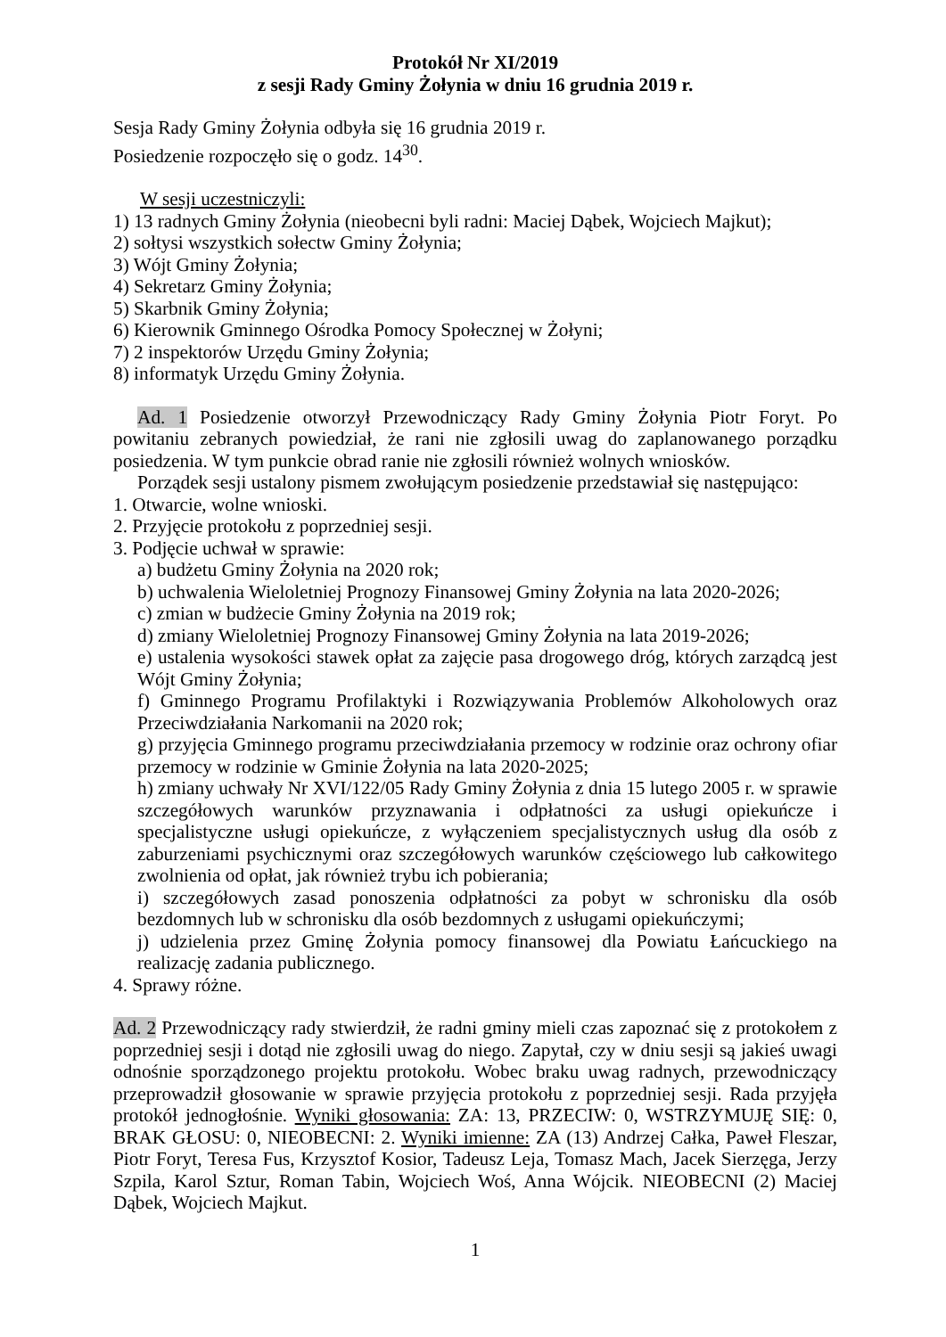Protokół Nr XI/2019
z sesji Rady Gminy Żołynia w dniu 16 grudnia 2019 r.
Sesja Rady Gminy Żołynia odbyła się 16 grudnia 2019 r.
Posiedzenie rozpoczęło się o godz. 14<sup>30</sup>.
W sesji uczestniczyli:
1) 13 radnych Gminy Żołynia (nieobecni byli radni: Maciej Dąbek, Wojciech Majkut);
2) sołtysi wszystkich sołectw Gminy Żołynia;
3) Wójt Gminy Żołynia;
4) Sekretarz Gminy Żołynia;
5) Skarbnik Gminy Żołynia;
6) Kierownik Gminnego Ośrodka Pomocy Społecznej w Żołyni;
7) 2 inspektorów Urzędu Gminy Żołynia;
8) informatyk Urzędu Gminy Żołynia.
Ad. 1 Posiedzenie otworzył Przewodniczący Rady Gminy Żołynia Piotr Foryt. Po powitaniu zebranych powiedział, że rani nie zgłosili uwag do zaplanowanego porządku posiedzenia. W tym punkcie obrad ranie nie zgłosili również wolnych wniosków.
Porządek sesji ustalony pismem zwołującym posiedzenie przedstawiał się następująco:
1. Otwarcie, wolne wnioski.
2. Przyjęcie protokołu z poprzedniej sesji.
3. Podjęcie uchwał w sprawie:
a) budżetu Gminy Żołynia na 2020 rok;
b) uchwalenia Wieloletniej Prognozy Finansowej Gminy Żołynia na lata 2020-2026;
c) zmian w budżecie Gminy Żołynia na 2019 rok;
d) zmiany Wieloletniej Prognozy Finansowej Gminy Żołynia na lata 2019-2026;
e) ustalenia wysokości stawek opłat za zajęcie pasa drogowego dróg, których zarządcą jest Wójt Gminy Żołynia;
f) Gminnego Programu Profilaktyki i Rozwiązywania Problemów Alkoholowych oraz Przeciwdziałania Narkomanii na 2020 rok;
g) przyjęcia Gminnego programu przeciwdziałania przemocy w rodzinie oraz ochrony ofiar przemocy w rodzinie w Gminie Żołynia na lata 2020-2025;
h) zmiany uchwały Nr XVI/122/05 Rady Gminy Żołynia z dnia 15 lutego 2005 r. w sprawie szczegółowych warunków przyznawania i odpłatności za usługi opiekuńcze i specjalistyczne usługi opiekuńcze, z wyłączeniem specjalistycznych usług dla osób z zaburzeniami psychicznymi oraz szczegółowych warunków częściowego lub całkowitego zwolnienia od opłat, jak również trybu ich pobierania;
i) szczegółowych zasad ponoszenia odpłatności za pobyt w schronisku dla osób bezdomnych lub w schronisku dla osób bezdomnych z usługami opiekuńczymi;
j) udzielenia przez Gminę Żołynia pomocy finansowej dla Powiatu Łańcuckiego na realizację zadania publicznego.
4. Sprawy różne.
Ad. 2 Przewodniczący rady stwierdził, że radni gminy mieli czas zapoznać się z protokołem z poprzedniej sesji i dotąd nie zgłosili uwag do niego. Zapytał, czy w dniu sesji są jakieś uwagi odnośnie sporządzonego projektu protokołu. Wobec braku uwag radnych, przewodniczący przeprowadził głosowanie w sprawie przyjęcia protokołu z poprzedniej sesji. Rada przyjęła protokół jednogłośnie. Wyniki głosowania: ZA: 13, PRZECIW: 0, WSTRZYMUJĘ SIĘ: 0, BRAK GŁOSU: 0, NIEOBECNI: 2. Wyniki imienne: ZA (13) Andrzej Całka, Paweł Fleszar, Piotr Foryt, Teresa Fus, Krzysztof Kosior, Tadeusz Leja, Tomasz Mach, Jacek Sierzęga, Jerzy Szpila, Karol Sztur, Roman Tabin, Wojciech Woś, Anna Wójcik. NIEOBECNI (2) Maciej Dąbek, Wojciech Majkut.
1